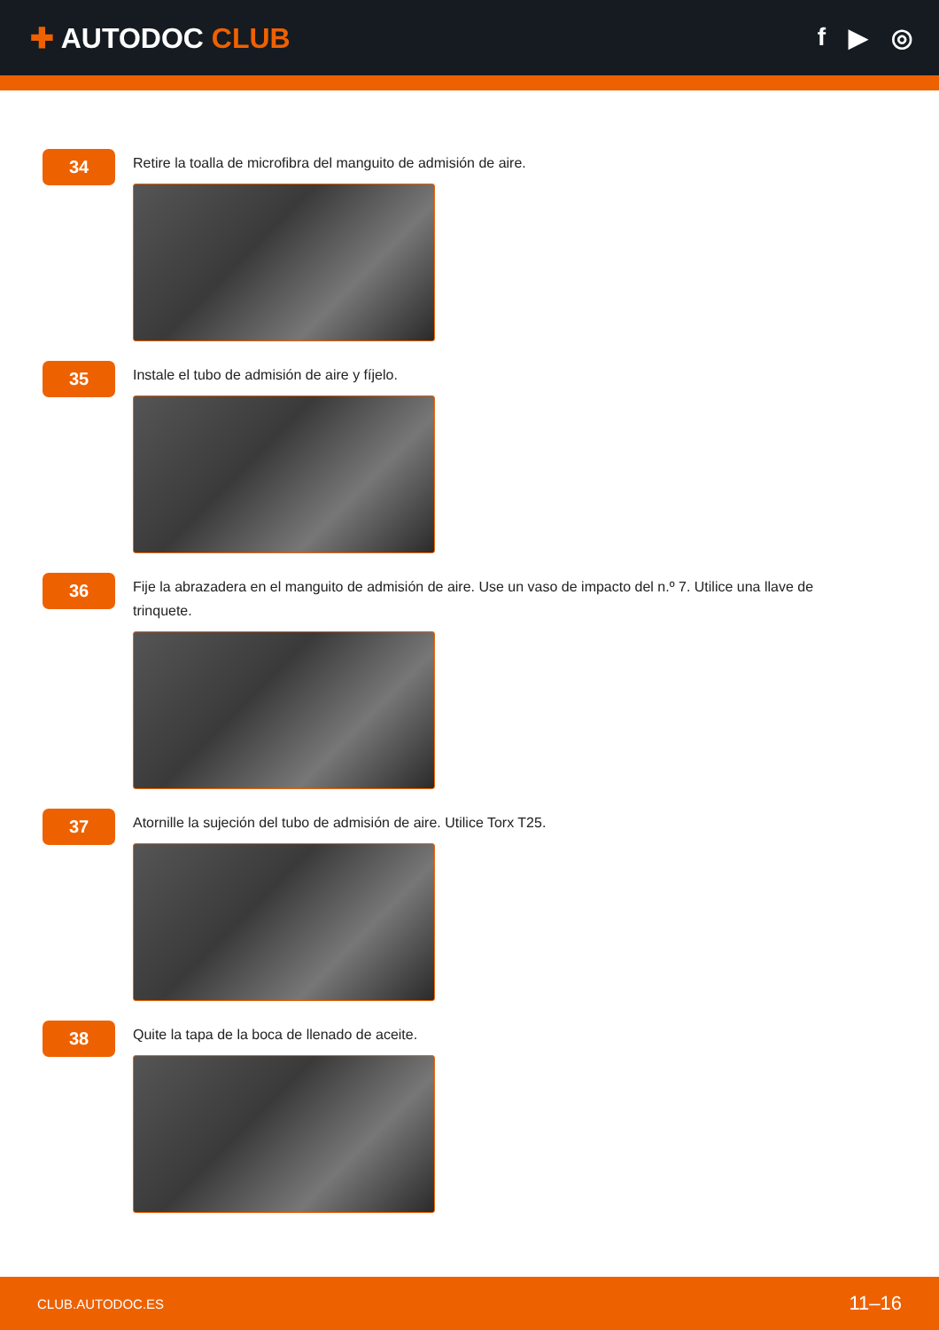✚ AUTODOC CLUB f ▶ ◎
34
Retire la toalla de microfibra del manguito de admisión de aire.
35
Instale el tubo de admisión de aire y fíjelo.
36
Fije la abrazadera en el manguito de admisión de aire. Use un vaso de impacto del n.º 7. Utilice una llave de trinquete.
37
Atornille la sujeción del tubo de admisión de aire. Utilice Torx T25.
38
Quite la tapa de la boca de llenado de aceite.
CLUB.AUTODOC.ES 11–16